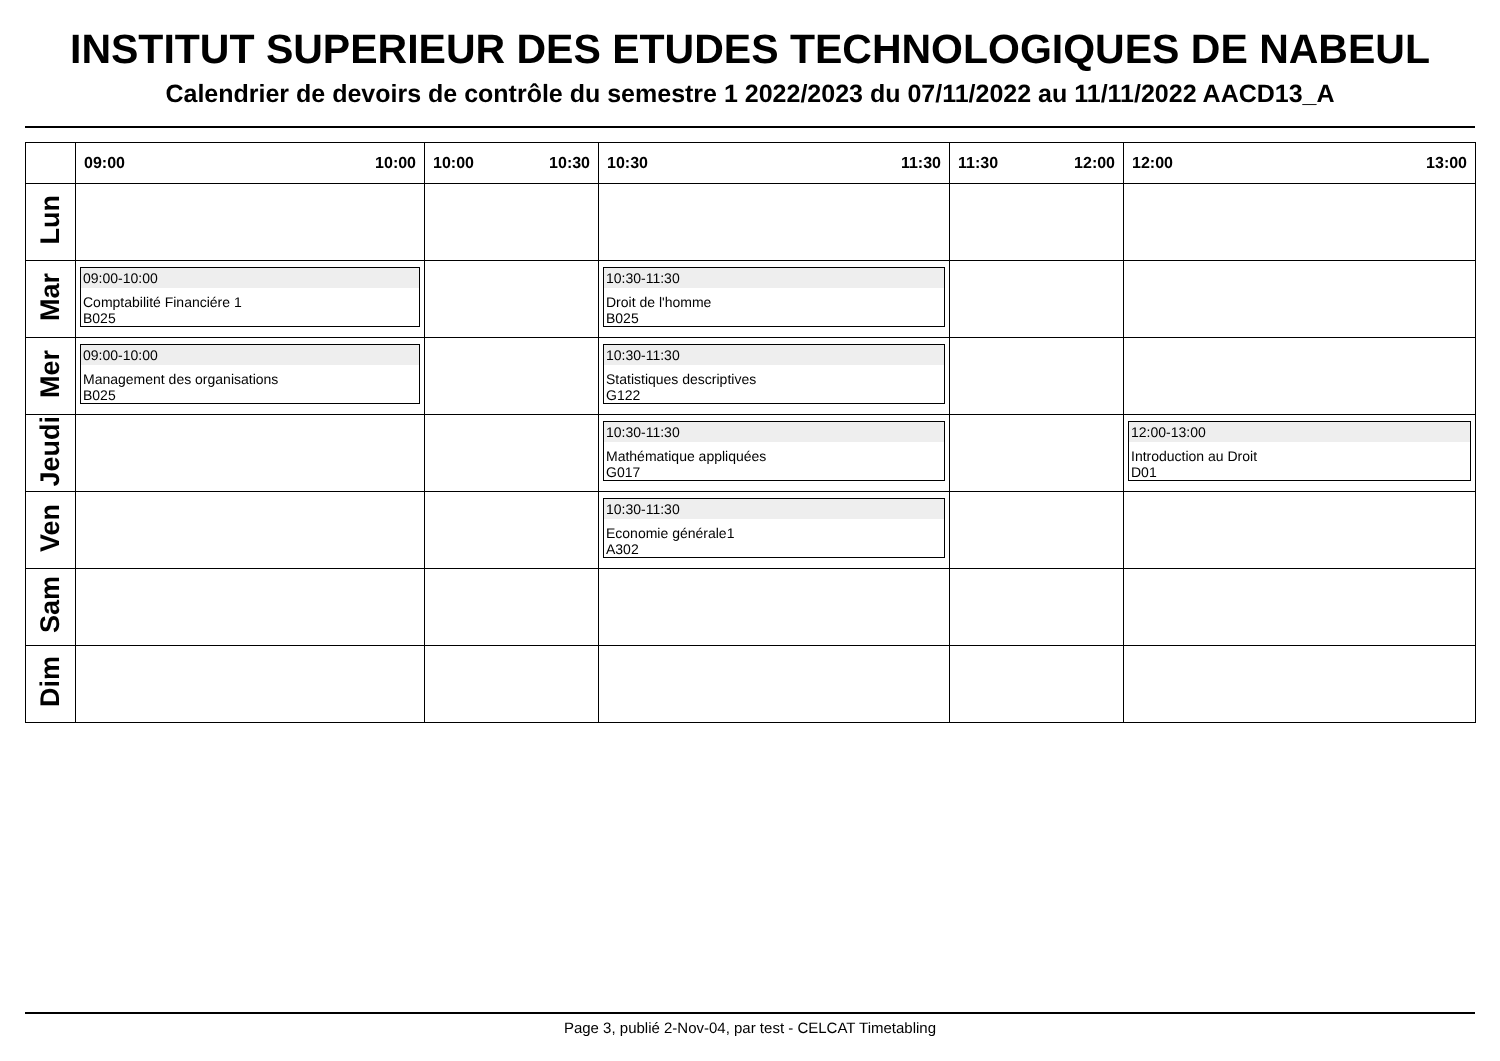INSTITUT SUPERIEUR DES ETUDES TECHNOLOGIQUES DE NABEUL
Calendrier de devoirs de contrôle du semestre 1 2022/2023 du 07/11/2022 au 11/11/2022 AACD13_A
| | 09:00 10:00 | 10:00 10:30 | 10:30 11:30 | 11:30 12:00 | 12:00 13:00 |
| --- | --- | --- | --- | --- | --- |
| Lun | | | | | |
| Mar | 09:00-10:00 Comptabilité Financiére 1 B025 | | 10:30-11:30 Droit de l'homme B025 | | |
| Mer | 09:00-10:00 Management des organisations B025 | | 10:30-11:30 Statistiques descriptives G122 | | |
| Jeudi | | | 10:30-11:30 Mathématique appliquées G017 | | 12:00-13:00 Introduction au Droit D01 |
| Ven | | | 10:30-11:30 Economie générale1 A302 | | |
| Sam | | | | | |
| Dim | | | | | |
Page 3, publié 2-Nov-04, par test - CELCAT Timetabling